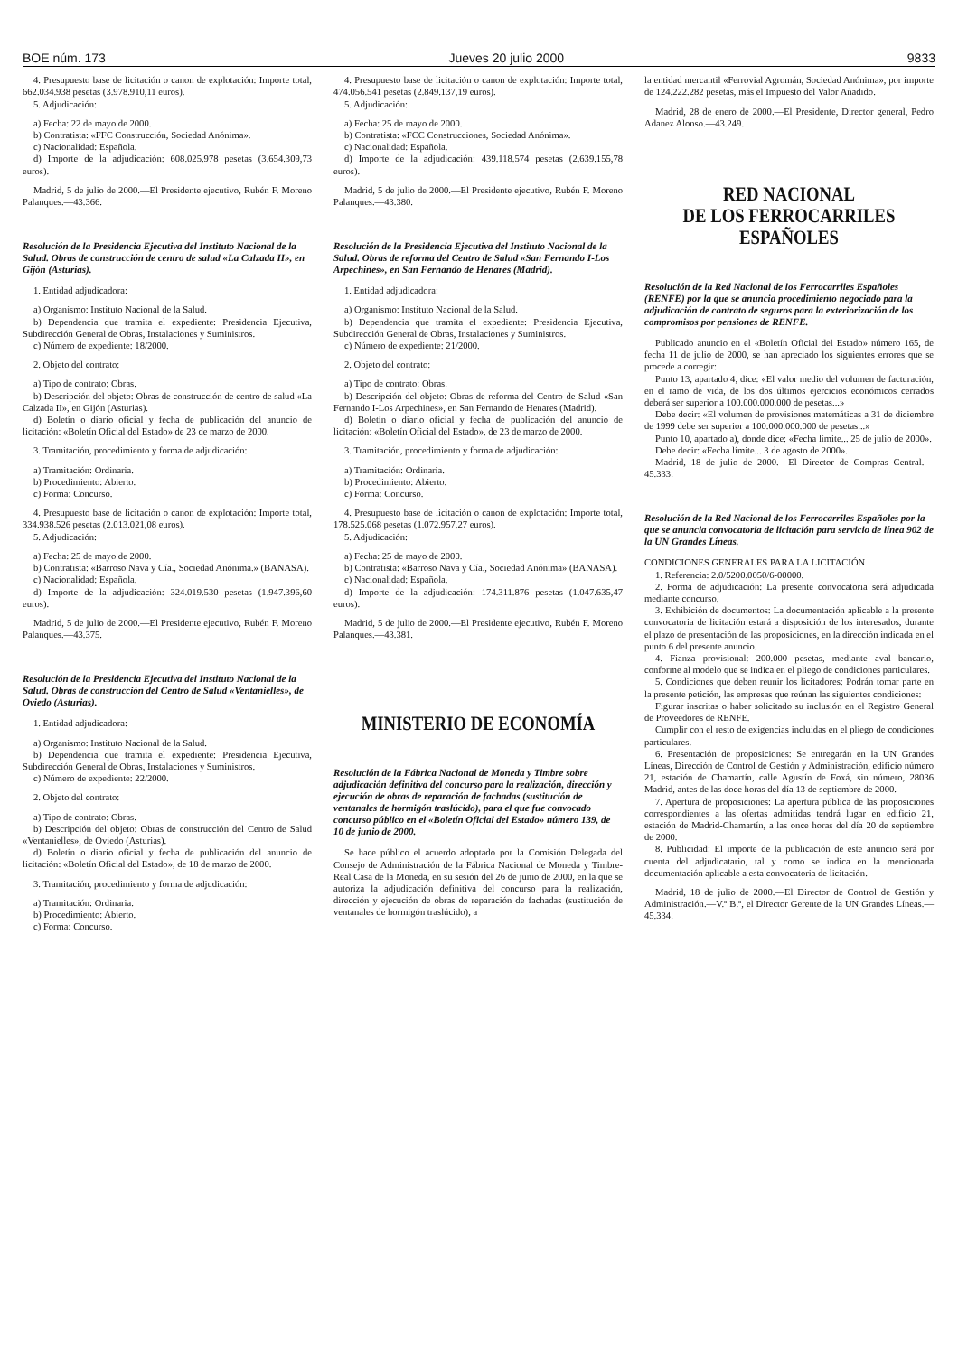BOE núm. 173 Jueves 20 julio 2000 9833
4. Presupuesto base de licitación o canon de explotación: Importe total, 662.034.938 pesetas (3.978.910,11 euros).
5. Adjudicación:
a) Fecha: 22 de mayo de 2000.
b) Contratista: «FFC Construcción, Sociedad Anónima».
c) Nacionalidad: Española.
d) Importe de la adjudicación: 608.025.978 pesetas (3.654.309,73 euros).
Madrid, 5 de julio de 2000.—El Presidente ejecutivo, Rubén F. Moreno Palanques.—43.366.
Resolución de la Presidencia Ejecutiva del Instituto Nacional de la Salud. Obras de construcción de centro de salud «La Calzada II», en Gijón (Asturias).
1. Entidad adjudicadora:
a) Organismo: Instituto Nacional de la Salud.
b) Dependencia que tramita el expediente: Presidencia Ejecutiva, Subdirección General de Obras, Instalaciones y Suministros.
c) Número de expediente: 18/2000.
2. Objeto del contrato:
a) Tipo de contrato: Obras.
b) Descripción del objeto: Obras de construcción de centro de salud «La Calzada II», en Gijón (Asturias).
d) Boletín o diario oficial y fecha de publicación del anuncio de licitación: «Boletín Oficial del Estado» de 23 de marzo de 2000.
3. Tramitación, procedimiento y forma de adjudicación:
a) Tramitación: Ordinaria.
b) Procedimiento: Abierto.
c) Forma: Concurso.
4. Presupuesto base de licitación o canon de explotación: Importe total, 334.938.526 pesetas (2.013.021,08 euros).
5. Adjudicación:
a) Fecha: 25 de mayo de 2000.
b) Contratista: «Barroso Nava y Cía., Sociedad Anónima.» (BANASA).
c) Nacionalidad: Española.
d) Importe de la adjudicación: 324.019.530 pesetas (1.947.396,60 euros).
Madrid, 5 de julio de 2000.—El Presidente ejecutivo, Rubén F. Moreno Palanques.—43.375.
Resolución de la Presidencia Ejecutiva del Instituto Nacional de la Salud. Obras de construcción del Centro de Salud «Ventanielles», de Oviedo (Asturias).
1. Entidad adjudicadora:
a) Organismo: Instituto Nacional de la Salud.
b) Dependencia que tramita el expediente: Presidencia Ejecutiva, Subdirección General de Obras, Instalaciones y Suministros.
c) Número de expediente: 22/2000.
2. Objeto del contrato:
a) Tipo de contrato: Obras.
b) Descripción del objeto: Obras de construcción del Centro de Salud «Ventanielles», de Oviedo (Asturias).
d) Boletín o diario oficial y fecha de publicación del anuncio de licitación: «Boletín Oficial del Estado», de 18 de marzo de 2000.
3. Tramitación, procedimiento y forma de adjudicación:
a) Tramitación: Ordinaria.
b) Procedimiento: Abierto.
c) Forma: Concurso.
4. Presupuesto base de licitación o canon de explotación: Importe total, 474.056.541 pesetas (2.849.137,19 euros).
5. Adjudicación:
a) Fecha: 25 de mayo de 2000.
b) Contratista: «FCC Construcciones, Sociedad Anónima».
c) Nacionalidad: Española.
d) Importe de la adjudicación: 439.118.574 pesetas (2.639.155,78 euros).
Madrid, 5 de julio de 2000.—El Presidente ejecutivo, Rubén F. Moreno Palanques.—43.380.
Resolución de la Presidencia Ejecutiva del Instituto Nacional de la Salud. Obras de reforma del Centro de Salud «San Fernando I-Los Arpechines», en San Fernando de Henares (Madrid).
1. Entidad adjudicadora:
a) Organismo: Instituto Nacional de la Salud.
b) Dependencia que tramita el expediente: Presidencia Ejecutiva, Subdirección General de Obras, Instalaciones y Suministros.
c) Número de expediente: 21/2000.
2. Objeto del contrato:
a) Tipo de contrato: Obras.
b) Descripción del objeto: Obras de reforma del Centro de Salud «San Fernando I-Los Arpechines», en San Fernando de Henares (Madrid).
d) Boletín o diario oficial y fecha de publicación del anuncio de licitación: «Boletín Oficial del Estado», de 23 de marzo de 2000.
3. Tramitación, procedimiento y forma de adjudicación:
a) Tramitación: Ordinaria.
b) Procedimiento: Abierto.
c) Forma: Concurso.
4. Presupuesto base de licitación o canon de explotación: Importe total, 178.525.068 pesetas (1.072.957,27 euros).
5. Adjudicación:
a) Fecha: 25 de mayo de 2000.
b) Contratista: «Barroso Nava y Cía., Sociedad Anónima» (BANASA).
c) Nacionalidad: Española.
d) Importe de la adjudicación: 174.311.876 pesetas (1.047.635,47 euros).
Madrid, 5 de julio de 2000.—El Presidente ejecutivo, Rubén F. Moreno Palanques.—43.381.
MINISTERIO DE ECONOMÍA
Resolución de la Fábrica Nacional de Moneda y Timbre sobre adjudicación definitiva del concurso para la realización, dirección y ejecución de obras de reparación de fachadas (sustitución de ventanales de hormigón traslúcido), para el que fue convocado concurso público en el «Boletín Oficial del Estado» número 139, de 10 de junio de 2000.
Se hace público el acuerdo adoptado por la Comisión Delegada del Consejo de Administración de la Fábrica Nacional de Moneda y Timbre-Real Casa de la Moneda, en su sesión del 26 de junio de 2000, en la que se autoriza la adjudicación definitiva del concurso para la realización, dirección y ejecución de obras de reparación de fachadas (sustitución de ventanales de hormigón traslúcido), a
la entidad mercantil «Ferrovial Agromán, Sociedad Anónima», por importe de 124.222.282 pesetas, más el Impuesto del Valor Añadido.
Madrid, 28 de enero de 2000.—El Presidente, Director general, Pedro Adanez Alonso.—43.249.
RED NACIONAL
DE LOS FERROCARRILES
ESPAÑOLES
Resolución de la Red Nacional de los Ferrocarriles Españoles (RENFE) por la que se anuncia procedimiento negociado para la adjudicación de contrato de seguros para la exteriorización de los compromisos por pensiones de RENFE.
Publicado anuncio en el «Boletín Oficial del Estado» número 165, de fecha 11 de julio de 2000, se han apreciado los siguientes errores que se procede a corregir:
Punto 13, apartado 4, dice: «El valor medio del volumen de facturación, en el ramo de vida, de los dos últimos ejercicios económicos cerrados deberá ser superior a 100.000.000.000 de pesetas...»
Debe decir: «El volumen de provisiones matemáticas a 31 de diciembre de 1999 debe ser superior a 100.000.000.000 de pesetas...»
Punto 10, apartado a), donde dice: «Fecha límite... 25 de julio de 2000».
Debe decir: «Fecha límite... 3 de agosto de 2000».
Madrid, 18 de julio de 2000.—El Director de Compras Central.—45.333.
Resolución de la Red Nacional de los Ferrocarriles Españoles por la que se anuncia convocatoria de licitación para servicio de línea 902 de la UN Grandes Líneas.
CONDICIONES GENERALES PARA LA LICITACIÓN
1. Referencia: 2.0/5200.0050/6-00000.
2. Forma de adjudicación: La presente convocatoria será adjudicada mediante concurso.
3. Exhibición de documentos: La documentación aplicable a la presente convocatoria de licitación estará a disposición de los interesados, durante el plazo de presentación de las proposiciones, en la dirección indicada en el punto 6 del presente anuncio.
4. Fianza provisional: 200.000 pesetas, mediante aval bancario, conforme al modelo que se indica en el pliego de condiciones particulares.
5. Condiciones que deben reunir los licitadores: Podrán tomar parte en la presente petición, las empresas que reúnan las siguientes condiciones:
Figurar inscritas o haber solicitado su inclusión en el Registro General de Proveedores de RENFE.
Cumplir con el resto de exigencias incluidas en el pliego de condiciones particulares.
6. Presentación de proposiciones: Se entregarán en la UN Grandes Líneas, Dirección de Control de Gestión y Administración, edificio número 21, estación de Chamartín, calle Agustín de Foxá, sin número, 28036 Madrid, antes de las doce horas del día 13 de septiembre de 2000.
7. Apertura de proposiciones: La apertura pública de las proposiciones correspondientes a las ofertas admitidas tendrá lugar en edificio 21, estación de Madrid-Chamartín, a las once horas del día 20 de septiembre de 2000.
8. Publicidad: El importe de la publicación de este anuncio será por cuenta del adjudicatario, tal y como se indica en la mencionada documentación aplicable a esta convocatoria de licitación.
Madrid, 18 de julio de 2000.—El Director de Control de Gestión y Administración.—V.º B.º, el Director Gerente de la UN Grandes Líneas.—45.334.